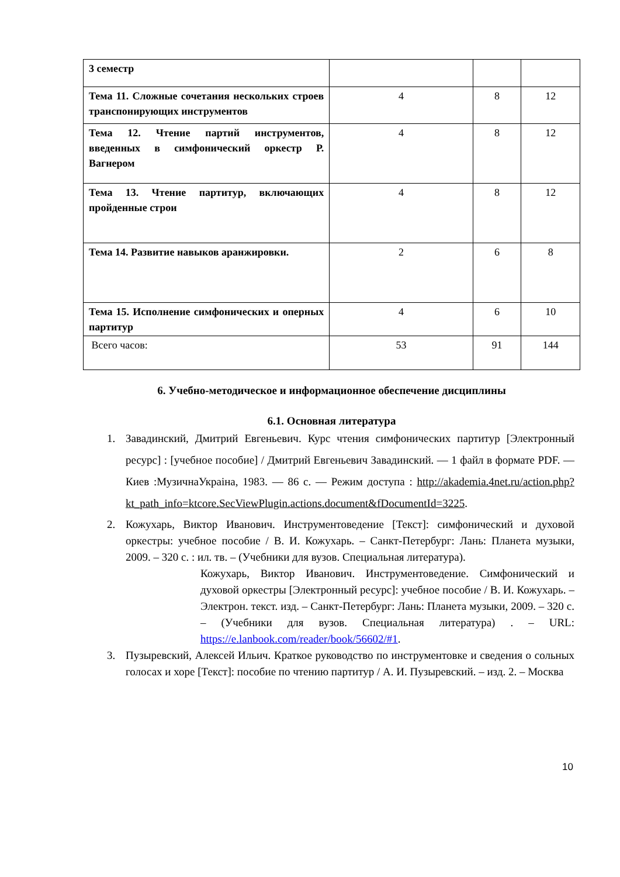| 3 семестр | | | |
| Тема 11. Сложные сочетания нескольких строев транспонирующих инструментов | 4 | 8 | 12 |
| Тема 12. Чтение партий инструментов, введенных в симфонический оркестр Р. Вагнером | 4 | 8 | 12 |
| Тема 13. Чтение партитур, включающих пройденные строи | 4 | 8 | 12 |
| Тема 14. Развитие навыков аранжировки. | 2 | 6 | 8 |
| Тема 15. Исполнение симфонических и оперных партитур | 4 | 6 | 10 |
| Всего часов: | 53 | 91 | 144 |
6. Учебно-методическое и информационное обеспечение дисциплины
6.1. Основная литература
1. Завадинский, Дмитрий Евгеньевич. Курс чтения симфонических партитур [Электронный ресурс] : [учебное пособие] / Дмитрий Евгеньевич Завадинский. — 1 файл в формате PDF. — Киев :МузичнаУкраіна, 1983. — 86 с. — Режим доступа : http://akademia.4net.ru/action.php?kt_path_info=ktcore.SecViewPlugin.actions.document&fDocumentId=3225.
2. Кожухарь, Виктор Иванович. Инструментоведение [Текст]: симфонический и духовой оркестры: учебное пособие / В. И. Кожухарь. – Санкт-Петербург: Лань: Планета музыки, 2009. – 320 с. : ил. тв. – (Учебники для вузов. Специальная литература).
Кожухарь, Виктор Иванович. Инструментоведение. Симфонический и духовой оркестры [Электронный ресурс]: учебное пособие / В. И. Кожухарь. – Электрон. текст. изд. – Санкт-Петербург: Лань: Планета музыки, 2009. – 320 с. – (Учебники для вузов. Специальная литература) . – URL: https://e.lanbook.com/reader/book/56602/#1.
3. Пузыревский, Алексей Ильич. Краткое руководство по инструментовке и сведения о сольных голосах и хоре [Текст]: пособие по чтению партитур / А. И. Пузыревский. – изд. 2. – Москва
10